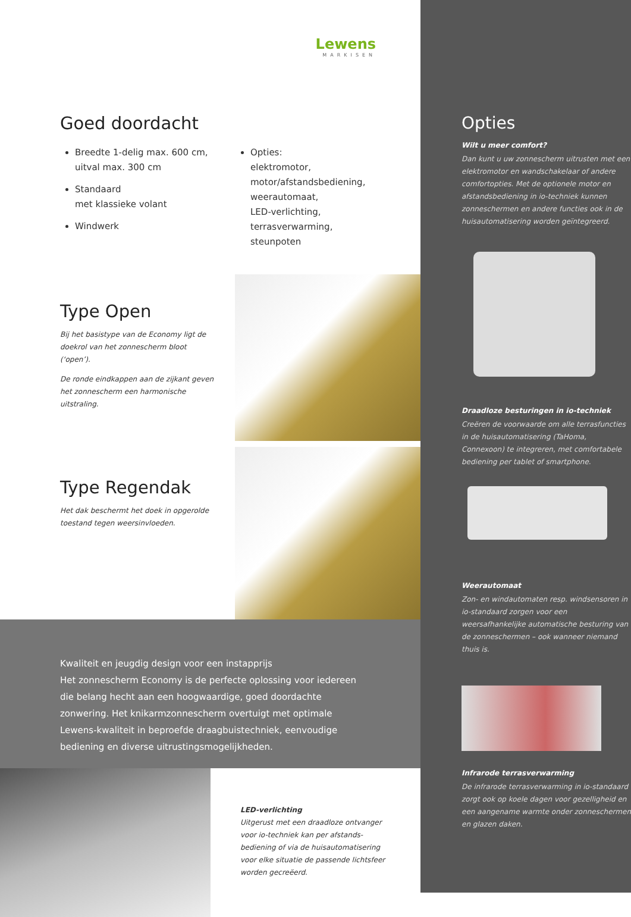Lewens
MARKISEN
Goed doordacht
Breedte 1-delig max. 600 cm, uitval max. 300 cm
Standaard
met klassieke volant
Windwerk
Opties:
elektromotor,
motor/afstandsbediening,
weerautomaat,
LED-verlichting,
terrasverwarming,
steunpoten
Type Open
Bij het basistype van de Economy ligt de doekrol van het zonnescherm bloot (‘open’).
De ronde eindkappen aan de zijkant geven het zonnescherm een harmonische uitstraling.
Type Regendak
Het dak beschermt het doek in opgerolde toestand tegen weersinvloeden.
Kwaliteit en jeugdig design voor een instapprijs
Het zonnescherm Economy is de perfecte oplossing voor iedereen die belang hecht aan een hoogwaardige, goed doordachte zonwering. Het knikarmzonnescherm overtuigt met optimale Lewens-kwaliteit in beproefde draagbuistechniek, eenvoudige bediening en diverse uitrustingsmogelijkheden.
LED-verlichting
Uitgerust met een draadloze ontvanger voor io-techniek kan per afstands­bediening of via de huisautomatisering voor elke situatie de passende lichtsfeer worden gecreëerd.
Opties
Wilt u meer comfort?
Dan kunt u uw zonnescherm uitrusten met een elektromotor en wandschake­laar of andere comfortopties. Met de optionele motor en afstandsbediening in io-techniek kunnen zonneschermen en andere functies ook in de huisauto­matisering worden geïntegreerd.
Draadloze besturingen in io-techniek
Creëren de voorwaarde om alle terras­functies in de huisautomatisering (TaHoma, Connexoon) te integreren, met comfortabele bediening per tablet of smartphone.
Weerautomaat
Zon- en windautomaten resp. wind­sensoren in io-standaard zorgen voor een weersafhankelijke automatische besturing van de zonneschermen – ook wanneer niemand thuis is.
Infrarode terrasverwarming
De infrarode terrasverwarming in io-standaard zorgt ook op koele dagen voor gezelligheid en een aangename warmte onder zonneschermen en glazen daken.